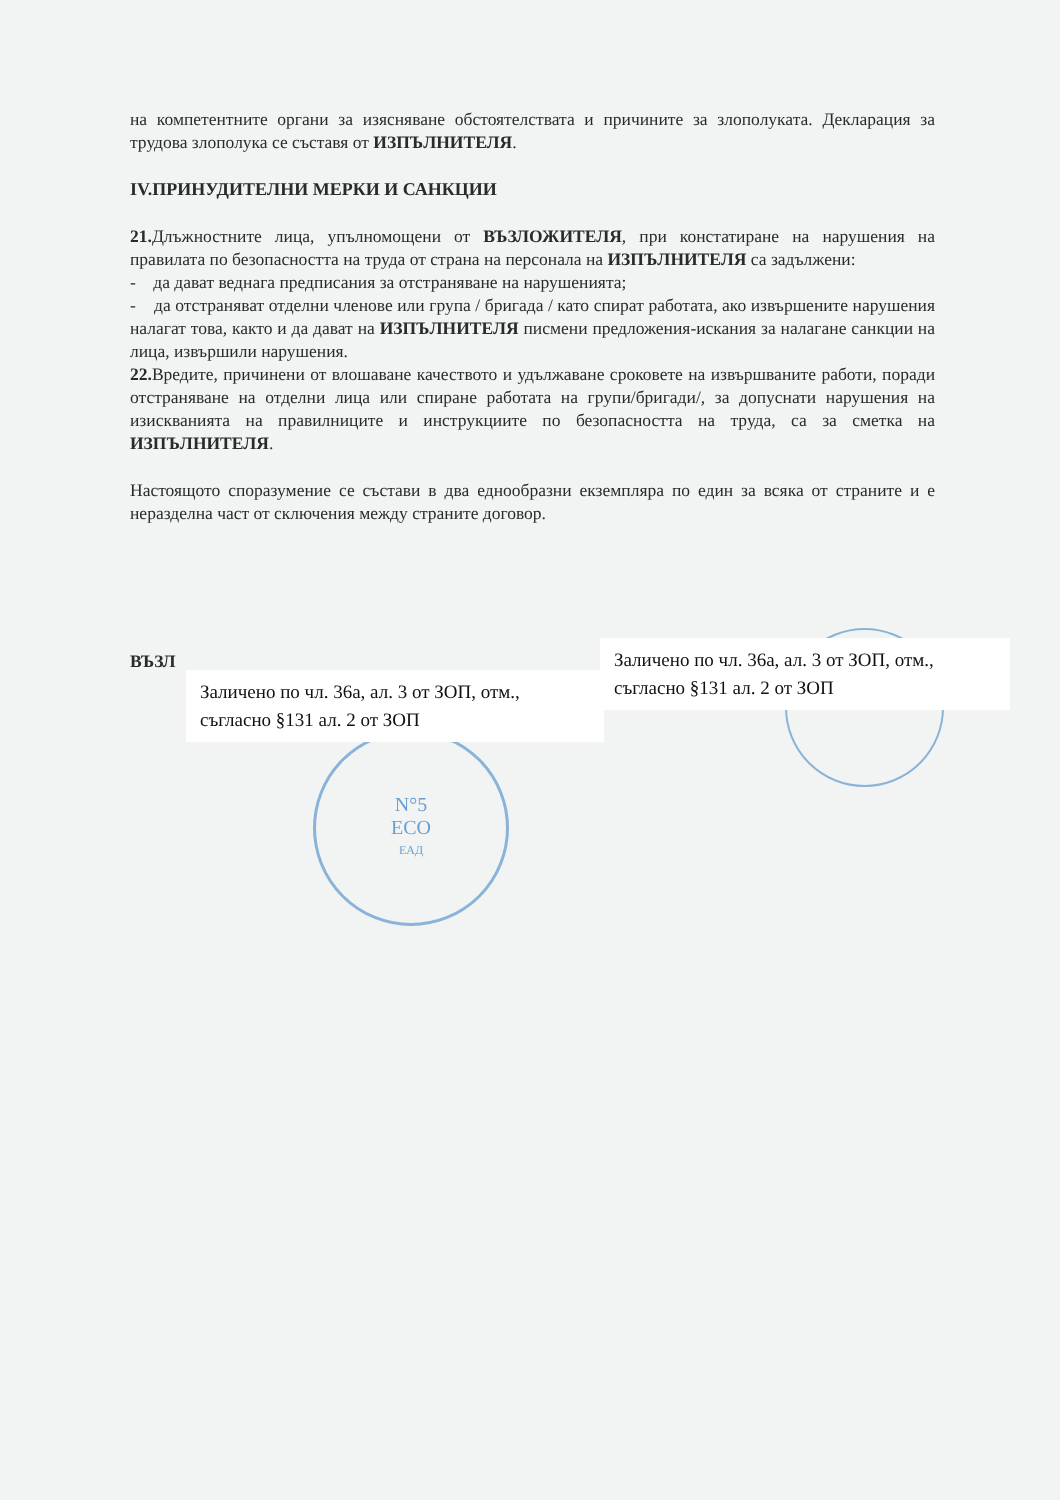N°5
ECO
ЕАД
на компетентните органи за изясняване обстоятелствата и причините за злополуката. Декларация за трудова злополука се съставя от ИЗПЪЛНИТЕЛЯ.
IV.ПРИНУДИТЕЛНИ МЕРКИ И САНКЦИИ
21. Длъжностните лица, упълномощени от ВЪЗЛОЖИТЕЛЯ, при констатиране на нарушения на правилата по безопасността на труда от страна на персонала на ИЗПЪЛНИТЕЛЯ са задължени:
- да дават веднага предписания за отстраняване на нарушенията;
- да отстраняват отделни членове или група / бригада / като спират работата, ако извършените нарушения налагат това, както и да дават на ИЗПЪЛНИТЕЛЯ писмени предложения-искания за налагане санкции на лица, извършили нарушения.
22. Вредите, причинени от влошаване качеството и удължаване сроковете на извършваните работи, поради отстраняване на отделни лица или спиране работата на групи/бригади/, за допуснати нарушения на изискванията на правилниците и инструкциите по безопасността на труда, са за сметка на ИЗПЪЛНИТЕЛЯ.
Настоящото споразумение се състави в два еднообразни екземпляра по един за всяка от страните и е неразделна част от сключения между страните договор.
ВЪЗЛ
Заличено по чл. 36а, ал. 3 от ЗОП, отм., съгласно §131 ал. 2 от ЗОП
Заличено по чл. 36а, ал. 3 от ЗОП, отм., съгласно §131 ал. 2 от ЗОП